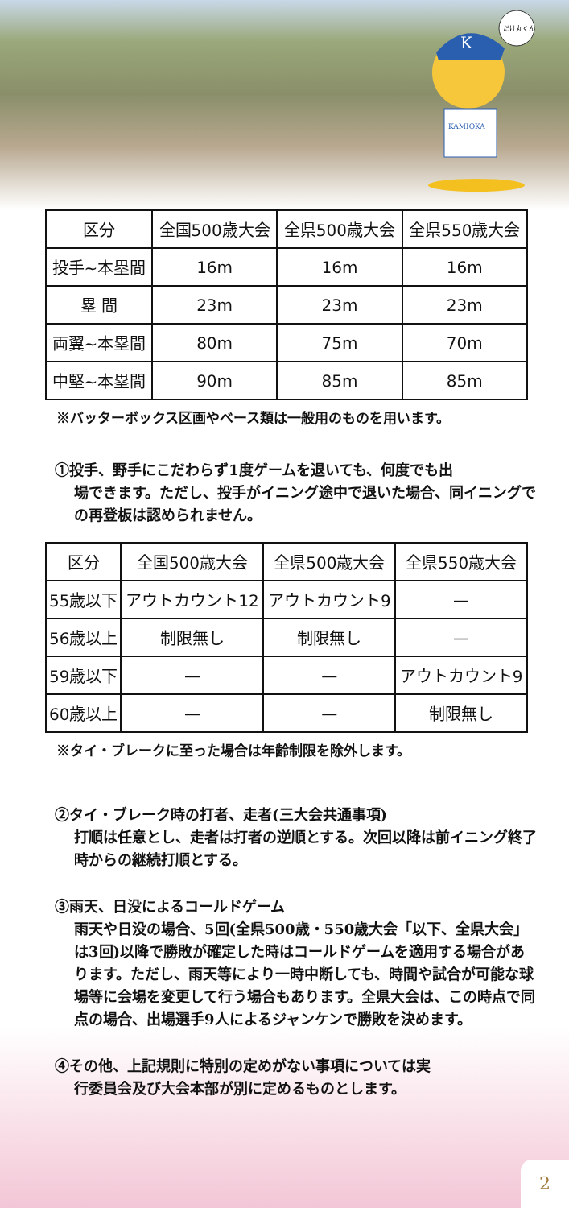K
KAMIOKA
だけ丸くん
| 区分 | 全国500歳大会 | 全県500歳大会 | 全県550歳大会 |
| 投手~本塁間 | 16m | 16m | 16m |
| 塁 間 | 23m | 23m | 23m |
| 両翼~本塁間 | 80m | 75m | 70m |
| 中堅~本塁間 | 90m | 85m | 85m |
※バッターボックス区画やベース類は一般用のものを用います。
①投手、野手にこだわらず1度ゲームを退いても、何度でも出
場できます。ただし、投手がイニング途中で退いた場合、同イニングでの再登板は認められません。
| 区分 | 全国500歳大会 | 全県500歳大会 | 全県550歳大会 |
| 55歳以下 | アウトカウント12 | アウトカウント9 | — |
| 56歳以上 | 制限無し | 制限無し | — |
| 59歳以下 | — | — | アウトカウント9 |
| 60歳以上 | — | — | 制限無し |
※タイ・ブレークに至った場合は年齢制限を除外します。
②タイ・ブレーク時の打者、走者(三大会共通事項)
打順は任意とし、走者は打者の逆順とする。次回以降は前イニング終了時からの継続打順とする。
③雨天、日没によるコールドゲーム
雨天や日没の場合、5回(全県500歳・550歳大会「以下、全県大会」は3回)以降で勝敗が確定した時はコールドゲームを適用する場合があります。ただし、雨天等により一時中断しても、時間や試合が可能な球場等に会場を変更して行う場合もあります。全県大会は、この時点で同点の場合、出場選手9人によるジャンケンで勝敗を決めます。
④その他、上記規則に特別の定めがない事項については実
行委員会及び大会本部が別に定めるものとします。
2